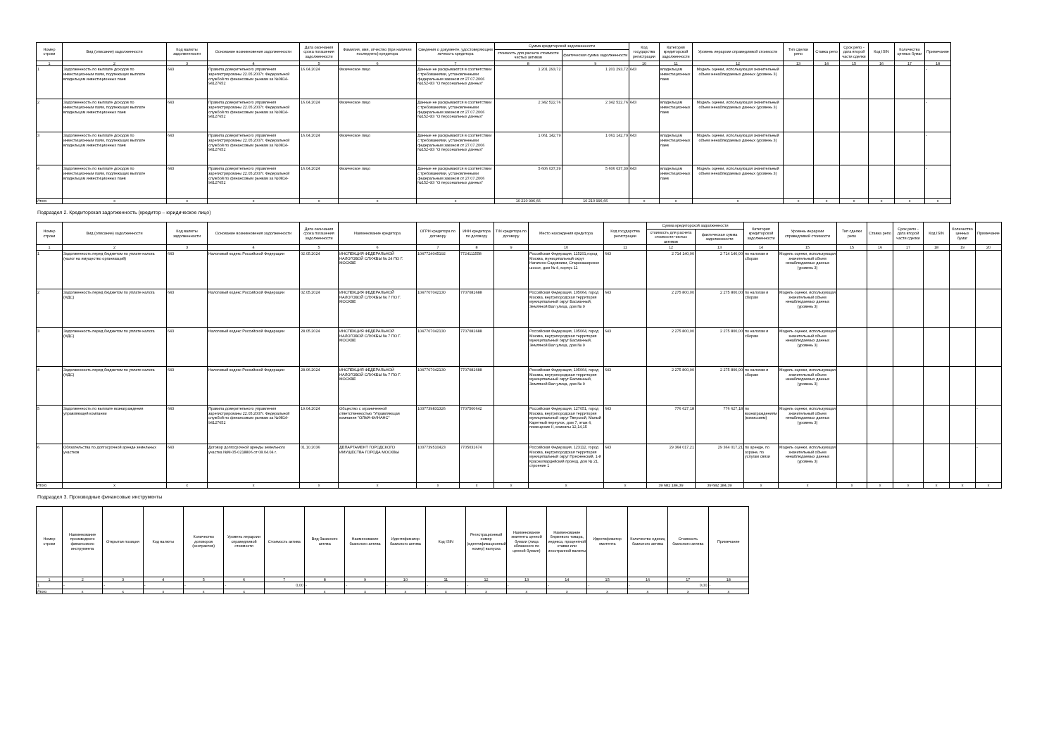| Номер строки | Вид (описание) задолженности | Код валюты задолженности | Основание возникновения задолженности | Дата окончания срока погашения задолженности | Фамилия, имя, отчество (при наличии последнего) кредитора | Сведения о документе, удостоверяющем личность кредитора | Сумма кредиторской задолженности | | Код государства регистрации | Категория кредиторской задолженности | Уровень иерархии справедливой стоимости | Тип сделки репо | Ставка репо | Срок репо - дата второй части сделки | Код ISIN | Количество ценных бумаг | Примечание |
| --- | --- | --- | --- | --- | --- | --- | --- | --- | --- | --- | --- | --- | --- | --- | --- | --- | --- |
| | | | | | | | стоимость для расчета стоимости чистых активов | фактическая сумма задолженности | | | | | | | | | |
| 1 | 2 | 3 | 4 | 5 | 6 | 7 | 8 | 9 | 10 | 11 | 12 | 13 | 14 | 15 | 16 | 17 | 18 |
| 1 | Задолженность по выплате доходов по инвестиционным паям, подлежащих выплате владельцам инвестиционных паев | 643 | Правила доверительного управления зарегистрированы 22.05.2007г. Федеральной службой по финансовым рынкам за №0814-94127652 | 16.04.2024 | Физическое лицо | Данные не раскрываются в соответствии с требованиями, установленными федеральным законом от 27.07.2006 №152-ФЗ "О персональных данных" | 1 201 293,72 | 1 201 293,72 | 643 | владельцам инвестиционных паев | Модель оценки, использующая значительный объем ненаблюдаемых данных (уровень 3) | | | | | | - |
| 2 | Задолженность по выплате доходов по инвестиционным паям, подлежащих выплате владельцам инвестиционных паев | 643 | Правила доверительного управления зарегистрированы 22.05.2007г. Федеральной службой по финансовым рынкам за №0814-94127652 | 16.04.2024 | Физическое лицо | Данные не раскрываются в соответствии с требованиями, установленными федеральным законом от 27.07.2006 №152-ФЗ "О персональных данных" | 2 342 522,76 | 2 342 522,76 | 643 | владельцам инвестиционных паев | Модель оценки, использующая значительный объем ненаблюдаемых данных (уровень 3) | | | | | | - |
| 3 | Задолженность по выплате доходов по инвестиционным паям, подлежащих выплате владельцам инвестиционных паев | 643 | Правила доверительного управления зарегистрированы 22.05.2007г. Федеральной службой по финансовым рынкам за №0814-94127652 | 16.04.2024 | Физическое лицо | Данные не раскрываются в соответствии с требованиями, установленными федеральным законом от 27.07.2006 №152-ФЗ "О персональных данных" | 1 061 142,79 | 1 061 142,79 | 643 | владельцам инвестиционных паев | Модель оценки, использующая значительный объем ненаблюдаемых данных (уровень 3) | | | | | | - |
| 4 | Задолженность по выплате доходов по инвестиционным паям, подлежащих выплате владельцам инвестиционных паев | 643 | Правила доверительного управления зарегистрированы 22.05.2007г. Федеральной службой по финансовым рынкам за №0814-94127652 | 16.04.2024 | Физическое лицо | Данные не раскрываются в соответствии с требованиями, установленными федеральным законом от 27.07.2006 №152-ФЗ "О персональных данных" | 5 606 037,39 | 5 606 037,39 | 643 | владельцам инвестиционных паев | Модель оценки, использующая значительный объем ненаблюдаемых данных (уровень 3) | | | | | | - |
| Итого | x | x | x | x | x | x | 10 210 996,66 | 10 210 996,66 | x | x | x | x | x | x | x | x | x |
Подраздел 2. Кредиторская задолженность (кредитор – юридическое лицо)
| Номер строки | Вид (описание) задолженности | Код валюты задолженности | Основание возникновения задолженности | Дата окончания срока погашения задолженности | Наименование кредитора | ОГРН кредитора по договору | ИНН кредитора по договору | TIN кредитора по договору | Место нахождения кредитора | Код государства регистрации | Сумма кредиторской задолженности | | Категория кредиторской задолженности | Уровень иерархии справедливой стоимости | Тип сделки репо | Ставка репо | Срок репо - дата второй части сделки | Код ISIN | Количество ценных бумаг | Примечание |
| --- | --- | --- | --- | --- | --- | --- | --- | --- | --- | --- | --- | --- | --- | --- | --- | --- | --- | --- | --- | --- |
| | | | | | | | | | | | стоимость для расчета стоимости чистых активов | фактическая сумма задолженности | | | | | | | | |
| 1 | 2 | 3 | 4 | 5 | 6 | 7 | 8 | 9 | 10 | 11 | 12 | 13 | 14 | 15 | 15 | 16 | 17 | 18 | 19 | 20 |
| 1 | Задолженность перед бюджетом по уплате налога (налог на имущество организаций) | 643 | Налоговый кодекс Российской Федерации | 02.05.2024 | ИНСПЕКЦИЯ ФЕДЕРАЛЬНОЙ НАЛОГОВОЙ СЛУЖБЫ № 24 ПО Г. МОСКВЕ | 1047724045192 | 7724111558 | | Российская Федерация, 115201,город Москва, муниципальный округ Нагатино-Садовники, Старокаширское шоссе, дом № 4, корпус 11 | 643 | 2 714 140,00 | 2 714 140,00 | по налогам и сборам | Модель оценки, использующая значительный объем ненаблюдаемых данных (уровень 3) | | | | | | |
| 2 | Задолженность перед бюджетом по уплате налога (НДС) | 643 | Налоговый кодекс Российской Федерации | 02.05.2024 | ИНСПЕКЦИЯ ФЕДЕРАЛЬНОЙ НАЛОГОВОЙ СЛУЖБЫ № 7 ПО Г. МОСКВЕ | 1047707042130 | 7707081688 | | Российская Федерация, 105064, город Москва, внутригородская территория муниципальный округ Басманный, Земляной Вал улица, дом № 9 | 643 | 2 275 800,00 | 2 275 800,00 | по налогам и сборам | Модель оценки, использующая значительный объем ненаблюдаемых данных (уровень 3) | | | | | | |
| 3 | Задолженность перед бюджетом по уплате налога (НДС) | 643 | Налоговый кодекс Российской Федерации | 28.05.2024 | ИНСПЕКЦИЯ ФЕДЕРАЛЬНОЙ НАЛОГОВОЙ СЛУЖБЫ № 7 ПО Г. МОСКВЕ | 1047707042130 | 7707081688 | | Российская Федерация, 105064, город Москва, внутригородская территория муниципальный округ Басманный, Земляной Вал улица, дом № 9 | 643 | 2 275 800,00 | 2 275 800,00 | по налогам и сборам | Модель оценки, использующая значительный объем ненаблюдаемых данных (уровень 3) | | | | | | |
| 4 | Задолженность перед бюджетом по уплате налога (НДС) | 643 | Налоговый кодекс Российской Федерации | 28.06.2024 | ИНСПЕКЦИЯ ФЕДЕРАЛЬНОЙ НАЛОГОВОЙ СЛУЖБЫ № 7 ПО Г. МОСКВЕ | 1047707042130 | 7707081688 | | Российская Федерация, 105064, город Москва, внутригородская территория муниципальный округ Басманный, Земляной Вал улица, дом № 9 | 643 | 2 275 800,00 | 2 275 800,00 | по налогам и сборам | Модель оценки, использующая значительный объем ненаблюдаемых данных (уровень 3) | | | | | | |
| 5 | Задолженность по выплате вознаграждения управляющей компании | 643 | Правила доверительного управления зарегистрированы 22.05.2007г. Федеральной службой по финансовым рынкам за №0814-94127652 | 19.04.2024 | Общество с ограниченной ответственностью "Управляющая компания "ОЛМА-ФИНАНС" | 1037739831326 | 7707500642 | | Российская Федерация, 127051, город Москва, внутригородская территория муниципальный округ Тверской, Малый Каретный переулок, дом 7, этаж 4, помещение II, комнаты 12,14,15 | 643 | 776 627,18 | 776 627,18 | по вознаграждениям (комиссиям) | Модель оценки, использующая значительный объем ненаблюдаемых данных (уровень 3) | | | | | | - |
| 6 | Обязательства по долгосрочной аренде земельных участков | 643 | Договор долгосрочной аренды земельного участка №М-05-0218806 от 08.04.04 г. | 01.10.2036 | ДЕПАРТАМЕНТ ГОРОДСКОГО ИМУЩЕСТВА ГОРОДА МОСКВЫ | 1037739510423 | 7705031674 | | Российская Федерация, 123112, город Москва, внутригородская территория муниципальный округ Пресненский, 1-й Красногвардейский проезд, дом № 21, строение 1 | 643 | 29 364 017,21 | 29 364 017,21 | по аренде, по охране, по услугам связи | Модель оценки, использующая значительный объем ненаблюдаемых данных (уровень 3) | | | | | | - |
| Итого | x | x | x | x | x | x | x | x | x | x | 39 682 184,39 | 39 682 184,39 | x | x | x | x | x | x | x | x |
Подраздел 3. Производные финансовые инструменты
| Номер строки | Наименование производного финансового инструмента | Открытая позиция | Код валюты | Количество договоров (контрактов) | Уровень иерархии справедливой стоимости | Стоимость актива | Вид базисного актива | Наименование базисного актива | Идентификатор базисного актива | Код ISIN | Регистрационный номер (идентификационный номер) выпуска | Наименование эмитента ценной бумаги (лица обязанного по ценной бумаге) | Наименование биржевого товара, индекса, процентной ставки или иностранной валюты | Идентификатор эмитента | Количество единиц базисного актива | Стоимость базисного актива | Примечание |
| --- | --- | --- | --- | --- | --- | --- | --- | --- | --- | --- | --- | --- | --- | --- | --- | --- | --- |
| 1 | 2 | 3 | 4 | 5 | 6 | 7 | 8 | 9 | 10 | 11 | 12 | 13 | 14 | 15 | 16 | 17 | 18 |
| 1 | - | - | - | - | - | 0,00 | - | - | - | - | - | - | - | - | - | 0,00 | - |
| Итого | x | x | x | x | x | | x | x | x | x | x | x | x | x | x | x | x |